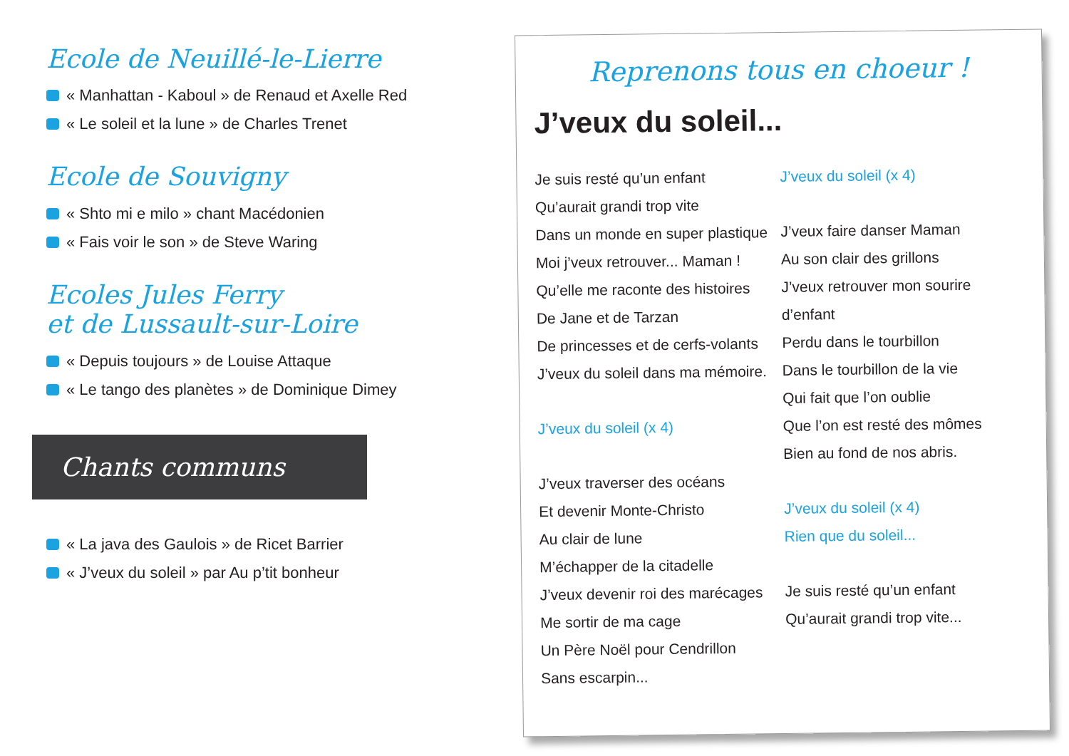Ecole de Neuillé-le-Lierre
« Manhattan - Kaboul » de Renaud et Axelle Red
« Le soleil et la lune » de Charles Trenet
Ecole de Souvigny
« Shto mi e milo » chant Macédonien
« Fais voir le son » de Steve Waring
Ecoles Jules Ferry
et de Lussault-sur-Loire
« Depuis toujours » de Louise Attaque
« Le tango des planètes » de Dominique Dimey
Chants communs
« La java des Gaulois » de Ricet Barrier
« J’veux du soleil » par Au p’tit bonheur
Reprenons tous en choeur !
J’veux du soleil...
Je suis resté qu’un enfant
Qu’aurait grandi trop vite
Dans un monde en super plastique
Moi j’veux retrouver... Maman !
Qu’elle me raconte des histoires
De Jane et de Tarzan
De princesses et de cerfs-volants
J’veux du soleil dans ma mémoire.
J’veux du soleil (x 4)
J’veux traverser des océans
Et devenir Monte-Christo
Au clair de lune
M’échapper de la citadelle
J’veux devenir roi des marécages
Me sortir de ma cage
Un Père Noël pour Cendrillon
Sans escarpin...
J’veux du soleil (x 4)
J’veux faire danser Maman
Au son clair des grillons
J’veux retrouver mon sourire d’enfant
Perdu dans le tourbillon
Dans le tourbillon de la vie
Qui fait que l’on oublie
Que l’on est resté des mômes
Bien au fond de nos abris.
J’veux du soleil (x 4)
Rien que du soleil...
Je suis resté qu’un enfant
Qu’aurait grandi trop vite...